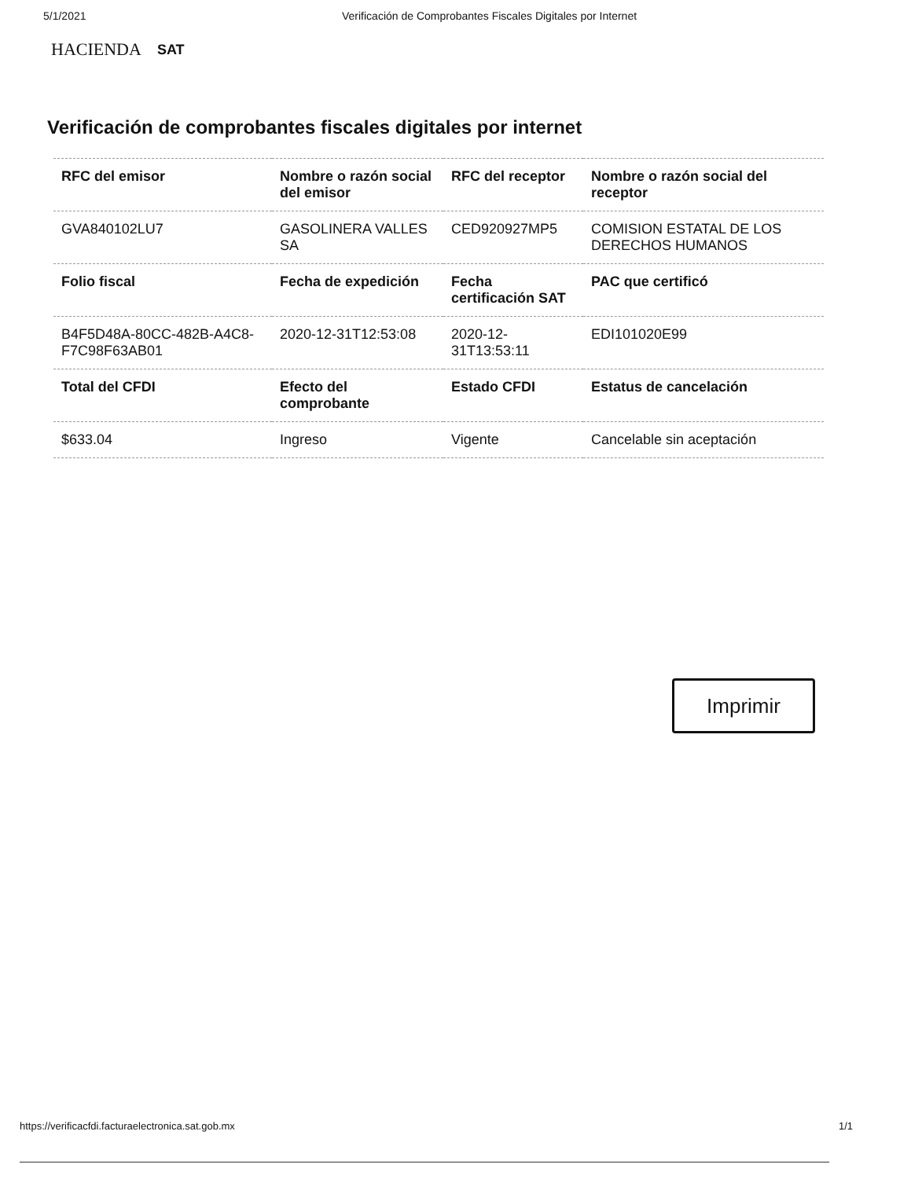5/1/2021 Verificación de Comprobantes Fiscales Digitales por Internet
HACIENDA SAT
Verificación de comprobantes fiscales digitales por internet
| RFC del emisor | Nombre o razón social del emisor | RFC del receptor | Nombre o razón social del receptor |
| --- | --- | --- | --- |
| GVA840102LU7 | GASOLINERA VALLES SA | CED920927MP5 | COMISION ESTATAL DE LOS DERECHOS HUMANOS |
| Folio fiscal | Fecha de expedición | Fecha certificación SAT | PAC que certificó |
| B4F5D48A-80CC-482B-A4C8-F7C98F63AB01 | 2020-12-31T12:53:08 | 2020-12-31T13:53:11 | EDI101020E99 |
| Total del CFDI | Efecto del comprobante | Estado CFDI | Estatus de cancelación |
| $633.04 | Ingreso | Vigente | Cancelable sin aceptación |
Imprimir
https://verificacfdi.facturaelectronica.sat.gob.mx 1/1